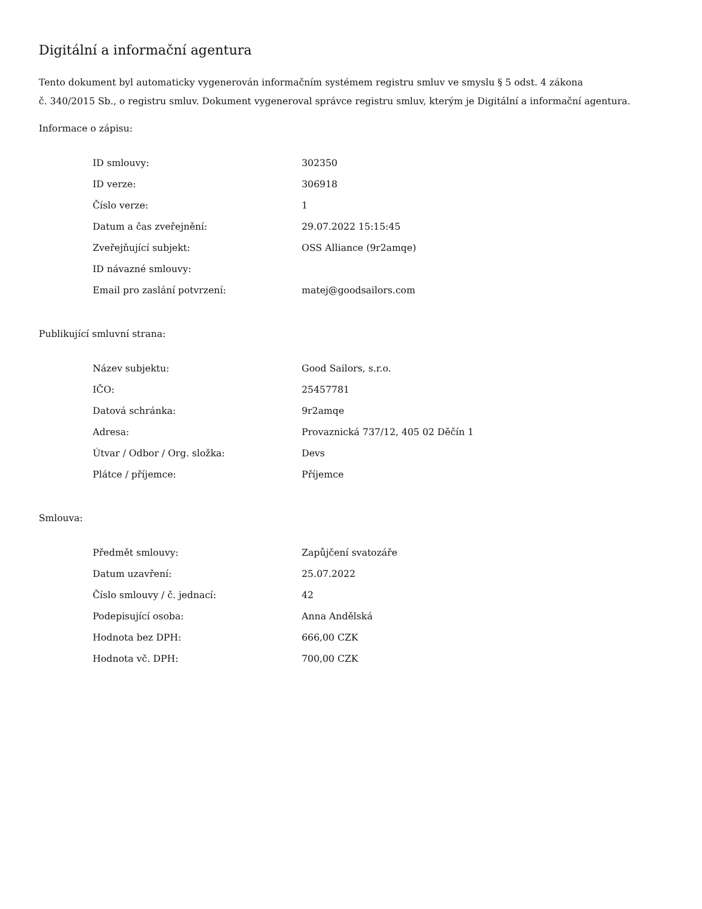Digitální a informační agentura
Tento dokument byl automaticky vygenerován informačním systémem registru smluv ve smyslu § 5 odst. 4 zákona
č. 340/2015 Sb., o registru smluv. Dokument vygeneroval správce registru smluv, kterým je Digitální a informační agentura.
Informace o zápisu:
| ID smlouvy: | 302350 |
| ID verze: | 306918 |
| Číslo verze: | 1 |
| Datum a čas zveřejnění: | 29.07.2022 15:15:45 |
| Zveřejňující subjekt: | OSS Alliance (9r2amqe) |
| ID návazné smlouvy: | |
| Email pro zaslání potvrzení: | matej@goodsailors.com |
Publikující smluvní strana:
| Název subjektu: | Good Sailors, s.r.o. |
| IČO: | 25457781 |
| Datová schránka: | 9r2amqe |
| Adresa: | Provaznická 737/12, 405 02 Děčín 1 |
| Útvar / Odbor / Org. složka: | Devs |
| Plátce / příjemce: | Příjemce |
Smlouva:
| Předmět smlouvy: | Zapůjčení svatozáře |
| Datum uzavření: | 25.07.2022 |
| Číslo smlouvy / č. jednací: | 42 |
| Podepisující osoba: | Anna Andělská |
| Hodnota bez DPH: | 666,00 CZK |
| Hodnota vč. DPH: | 700,00 CZK |